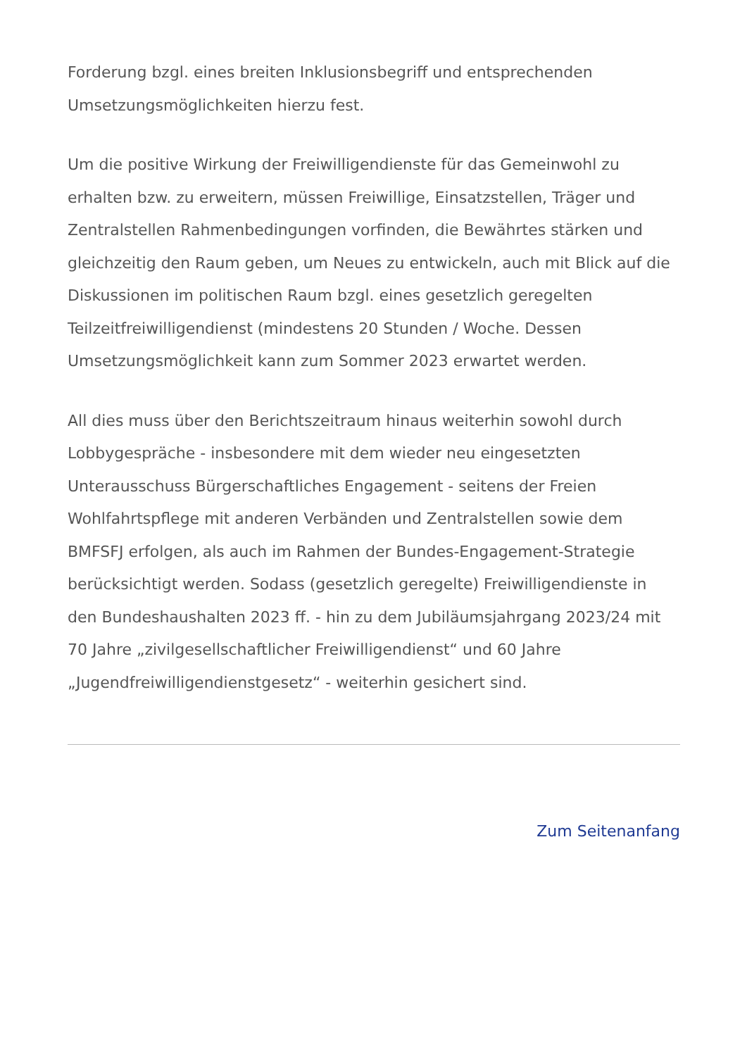Forderung bzgl. eines breiten Inklusionsbegriff und entsprechenden Umsetzungsmöglichkeiten hierzu fest.
Um die positive Wirkung der Freiwilligendienste für das Gemeinwohl zu erhalten bzw. zu erweitern, müssen Freiwillige, Einsatzstellen, Träger und Zentralstellen Rahmenbedingungen vorfinden, die Bewährtes stärken und gleichzeitig den Raum geben, um Neues zu entwickeln, auch mit Blick auf die Diskussionen im politischen Raum bzgl. eines gesetzlich geregelten Teilzeitfreiwilligendienst (mindestens 20 Stunden / Woche. Dessen Umsetzungsmöglichkeit kann zum Sommer 2023 erwartet werden.
All dies muss über den Berichtszeitraum hinaus weiterhin sowohl durch Lobbygespräche - insbesondere mit dem wieder neu eingesetzten Unterausschuss Bürgerschaftliches Engagement - seitens der Freien Wohlfahrtspflege mit anderen Verbänden und Zentralstellen sowie dem BMFSFJ erfolgen, als auch im Rahmen der Bundes-Engagement-Strategie berücksichtigt werden. Sodass (gesetzlich geregelte) Freiwilligendienste in den Bundeshaushalten 2023 ff. - hin zu dem Jubiläumsjahrgang 2023/24 mit 70 Jahre „zivilgesellschaftlicher Freiwilligendienst“ und 60 Jahre „Jugendfreiwilligendienstgesetz“ - weiterhin gesichert sind.
Zum Seitenanfang